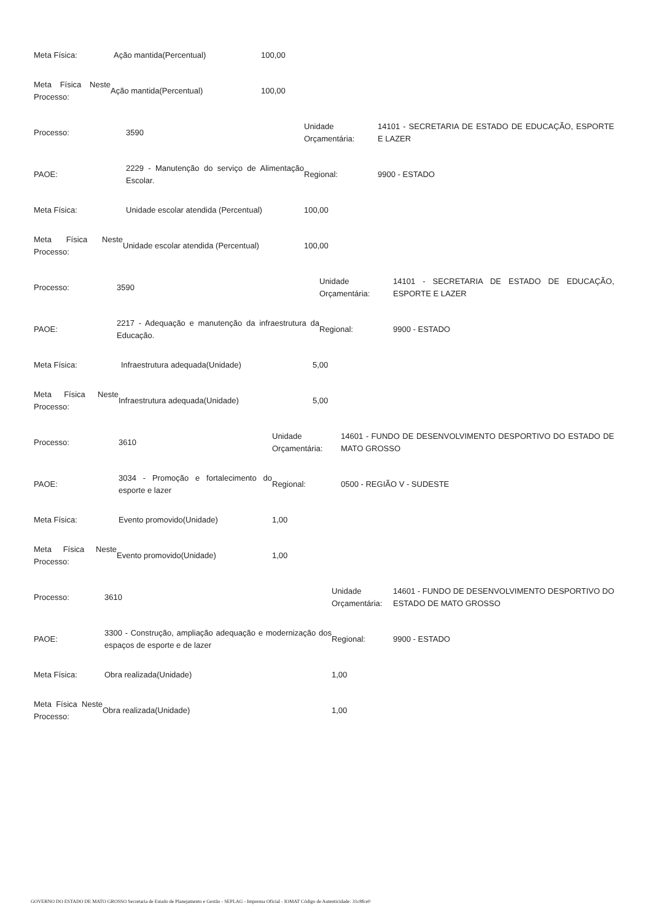| Meta Física: | Ação mantida(Percentual) | 100,00 |
| Meta Física Neste Processo: | Ação mantida(Percentual) | 100,00 |
| Processo: | 3590 | Unidade Orçamentária: | 14101 - SECRETARIA DE ESTADO DE EDUCAÇÃO, ESPORTE E LAZER |
| PAOE: | 2229 - Manutenção do serviço de Alimentação Escolar. | Regional: | 9900 - ESTADO |
| Meta Física: | Unidade escolar atendida (Percentual) | 100,00 |
| Meta Física Neste Processo: | Unidade escolar atendida (Percentual) | 100,00 |
| Processo: | 3590 | Unidade Orçamentária: | 14101 - SECRETARIA DE ESTADO DE EDUCAÇÃO, ESPORTE E LAZER |
| PAOE: | 2217 - Adequação e manutenção da infraestrutura da Educação. | Regional: | 9900 - ESTADO |
| Meta Física: | Infraestrutura adequada(Unidade) | 5,00 |
| Meta Física Neste Processo: | Infraestrutura adequada(Unidade) | 5,00 |
| Processo: | 3610 | Unidade Orçamentária: | 14601 - FUNDO DE DESENVOLVIMENTO DESPORTIVO DO ESTADO DE MATO GROSSO |
| PAOE: | 3034 - Promoção e fortalecimento do esporte e lazer | Regional: | 0500 - REGIÃO V - SUDESTE |
| Meta Física: | Evento promovido(Unidade) | 1,00 |
| Meta Física Neste Processo: | Evento promovido(Unidade) | 1,00 |
| Processo: | 3610 | Unidade Orçamentária: | 14601 - FUNDO DE DESENVOLVIMENTO DESPORTIVO DO ESTADO DE MATO GROSSO |
| PAOE: | 3300 - Construção, ampliação adequação e modernização dos espaços de esporte e de lazer | Regional: | 9900 - ESTADO |
| Meta Física: | Obra realizada(Unidade) | 1,00 |
| Meta Física Neste Processo: | Obra realizada(Unidade) | 1,00 |
GOVERNO DO ESTADO DE MATO GROSSO Secretaria de Estado de Planejamento e Gestão - SEPLAG - Imprensa Oficial - IOMAT Código de Autenticidade: 31c8fce0